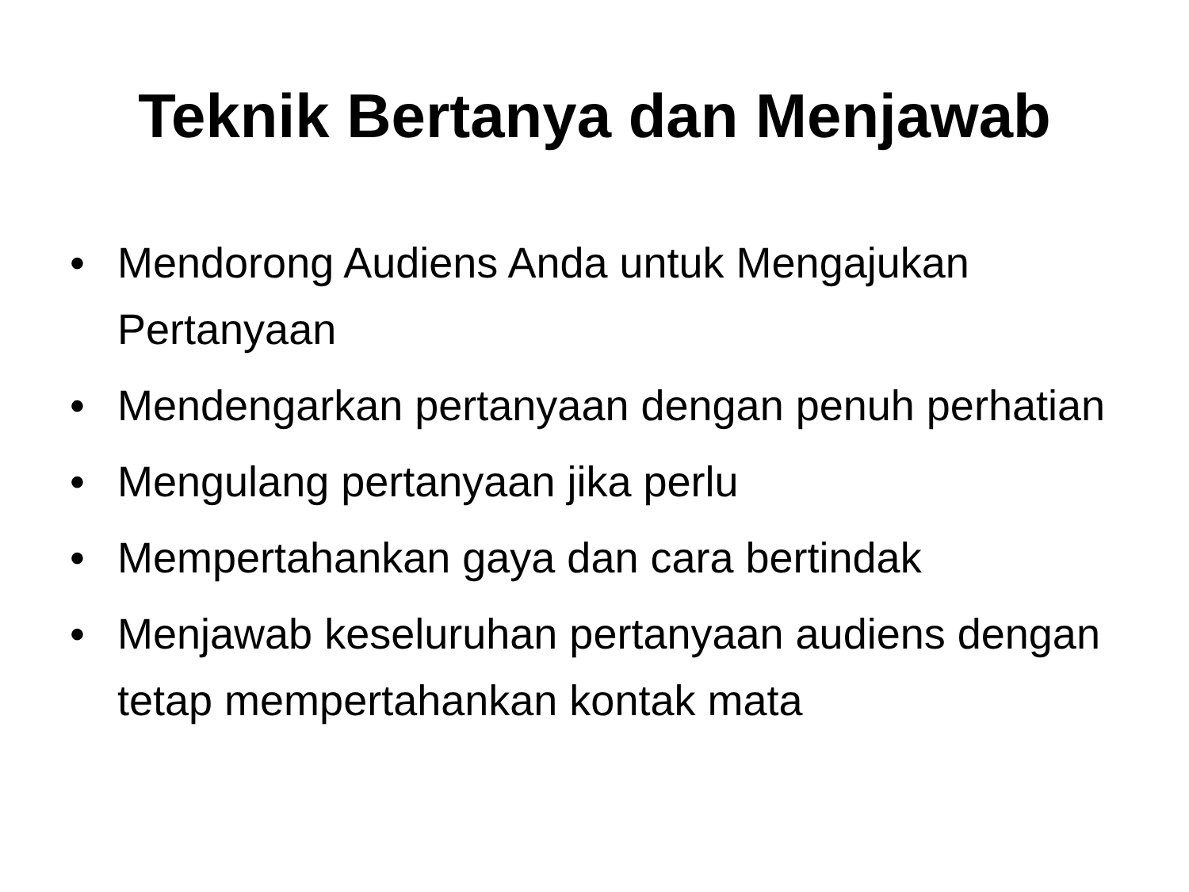Teknik Bertanya dan Menjawab
• Mendorong Audiens Anda untuk Mengajukan Pertanyaan
• Mendengarkan pertanyaan dengan penuh perhatian
• Mengulang pertanyaan jika perlu
• Mempertahankan gaya dan cara bertindak
• Menjawab keseluruhan pertanyaan audiens dengan tetap mempertahankan kontak mata